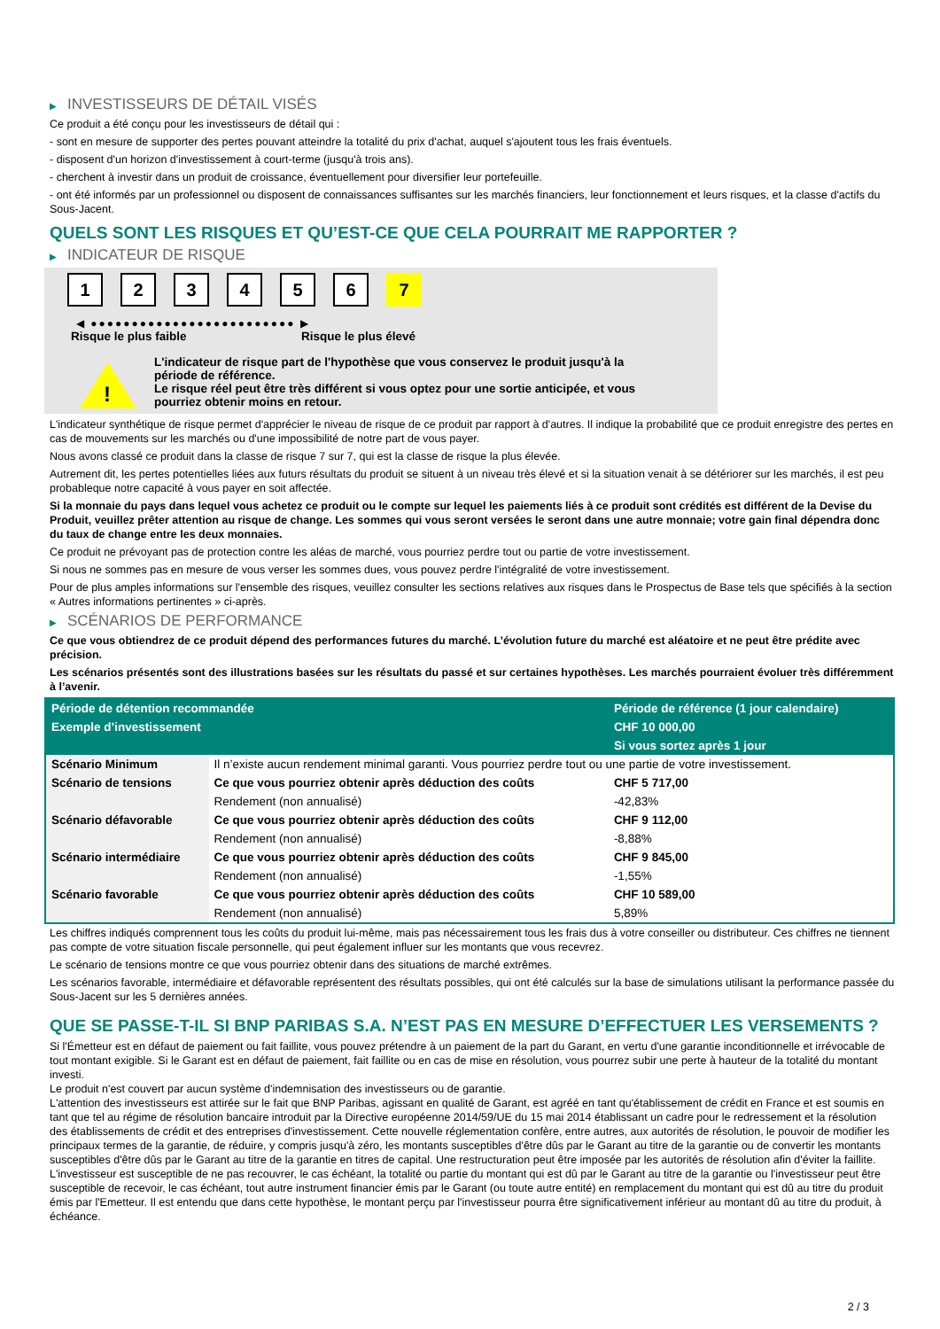▶ INVESTISSEURS DE DÉTAIL VISÉS
Ce produit a été conçu pour les investisseurs de détail qui :
- sont en mesure de supporter des pertes pouvant atteindre la totalité du prix d'achat, auquel s'ajoutent tous les frais éventuels.
- disposent d'un horizon d'investissement à court-terme (jusqu'à trois ans).
- cherchent à investir dans un produit de croissance, éventuellement pour diversifier leur portefeuille.
- ont été informés par un professionnel ou disposent de connaissances suffisantes sur les marchés financiers, leur fonctionnement et leurs risques, et la classe d'actifs du Sous-Jacent.
QUELS SONT LES RISQUES ET QU’EST-CE QUE CELA POURRAIT ME RAPPORTER ?
▶ INDICATEUR DE RISQUE
1 2 3 4 5 6 7
◀ ●●●●●●●●●●●●●●●●●●●●●●●●● ▶
Risque le plus faible Risque le plus élevé
!
L'indicateur de risque part de l'hypothèse que vous conservez le produit jusqu'à la période de référence.
Le risque réel peut être très différent si vous optez pour une sortie anticipée, et vous pourriez obtenir moins en retour.
L'indicateur synthétique de risque permet d'apprécier le niveau de risque de ce produit par rapport à d'autres. Il indique la probabilité que ce produit enregistre des pertes en cas de mouvements sur les marchés ou d'une impossibilité de notre part de vous payer.
Nous avons classé ce produit dans la classe de risque 7 sur 7, qui est la classe de risque la plus élevée.
Autrement dit, les pertes potentielles liées aux futurs résultats du produit se situent à un niveau très élevé et si la situation venait à se détériorer sur les marchés, il est peu probableque notre capacité à vous payer en soit affectée.
Si la monnaie du pays dans lequel vous achetez ce produit ou le compte sur lequel les paiements liés à ce produit sont crédités est différent de la Devise du Produit, veuillez prêter attention au risque de change. Les sommes qui vous seront versées le seront dans une autre monnaie; votre gain final dépendra donc du taux de change entre les deux monnaies.
Ce produit ne prévoyant pas de protection contre les aléas de marché, vous pourriez perdre tout ou partie de votre investissement.
Si nous ne sommes pas en mesure de vous verser les sommes dues, vous pouvez perdre l'intégralité de votre investissement.
Pour de plus amples informations sur l'ensemble des risques, veuillez consulter les sections relatives aux risques dans le Prospectus de Base tels que spécifiés à la section « Autres informations pertinentes » ci-après.
▶ SCÉNARIOS DE PERFORMANCE
Ce que vous obtiendrez de ce produit dépend des performances futures du marché. L’évolution future du marché est aléatoire et ne peut être prédite avec précision.
Les scénarios présentés sont des illustrations basées sur les résultats du passé et sur certaines hypothèses. Les marchés pourraient évoluer très différemment à l’avenir.
| Période de détention recommandée | | Période de référence (1 jour calendaire) |
| --- | --- | --- |
| Exemple d’investissement | | CHF 10 000,00 |
| | | Si vous sortez après 1 jour |
| Scénario Minimum | Il n’existe aucun rendement minimal garanti. Vous pourriez perdre tout ou une partie de votre investissement. | |
| Scénario de tensions | Ce que vous pourriez obtenir après déduction des coûts | CHF 5 717,00 |
| | Rendement (non annualisé) | -42,83% |
| Scénario défavorable | Ce que vous pourriez obtenir après déduction des coûts | CHF 9 112,00 |
| | Rendement (non annualisé) | -8,88% |
| Scénario intermédiaire | Ce que vous pourriez obtenir après déduction des coûts | CHF 9 845,00 |
| | Rendement (non annualisé) | -1,55% |
| Scénario favorable | Ce que vous pourriez obtenir après déduction des coûts | CHF 10 589,00 |
| | Rendement (non annualisé) | 5,89% |
Les chiffres indiqués comprennent tous les coûts du produit lui-même, mais pas nécessairement tous les frais dus à votre conseiller ou distributeur. Ces chiffres ne tiennent pas compte de votre situation fiscale personnelle, qui peut également influer sur les montants que vous recevrez.
Le scénario de tensions montre ce que vous pourriez obtenir dans des situations de marché extrêmes.
Les scénarios favorable, intermédiaire et défavorable représentent des résultats possibles, qui ont été calculés sur la base de simulations utilisant la performance passée du Sous-Jacent sur les 5 dernières années.
QUE SE PASSE-T-IL SI BNP PARIBAS S.A. N’EST PAS EN MESURE D’EFFECTUER LES VERSEMENTS ?
Si l'Émetteur est en défaut de paiement ou fait faillite, vous pouvez prétendre à un paiement de la part du Garant, en vertu d'une garantie inconditionnelle et irrévocable de tout montant exigible. Si le Garant est en défaut de paiement, fait faillite ou en cas de mise en résolution, vous pourrez subir une perte à hauteur de la totalité du montant investi.
Le produit n'est couvert par aucun système d'indemnisation des investisseurs ou de garantie.
L'attention des investisseurs est attirée sur le fait que BNP Paribas, agissant en qualité de Garant, est agréé en tant qu'établissement de crédit en France et est soumis en tant que tel au régime de résolution bancaire introduit par la Directive européenne 2014/59/UE du 15 mai 2014 établissant un cadre pour le redressement et la résolution des établissements de crédit et des entreprises d'investissement. Cette nouvelle réglementation confère, entre autres, aux autorités de résolution, le pouvoir de modifier les principaux termes de la garantie, de réduire, y compris jusqu'à zéro, les montants susceptibles d'être dûs par le Garant au titre de la garantie ou de convertir les montants susceptibles d'être dûs par le Garant au titre de la garantie en titres de capital. Une restructuration peut être imposée par les autorités de résolution afin d'éviter la faillite. L'investisseur est susceptible de ne pas recouvrer, le cas échéant, la totalité ou partie du montant qui est dû par le Garant au titre de la garantie ou l'investisseur peut être susceptible de recevoir, le cas échéant, tout autre instrument financier émis par le Garant (ou toute autre entité) en remplacement du montant qui est dû au titre du produit émis par l'Emetteur. Il est entendu que dans cette hypothèse, le montant perçu par l'investisseur pourra être significativement inférieur au montant dû au titre du produit, à échéance.
2 / 3